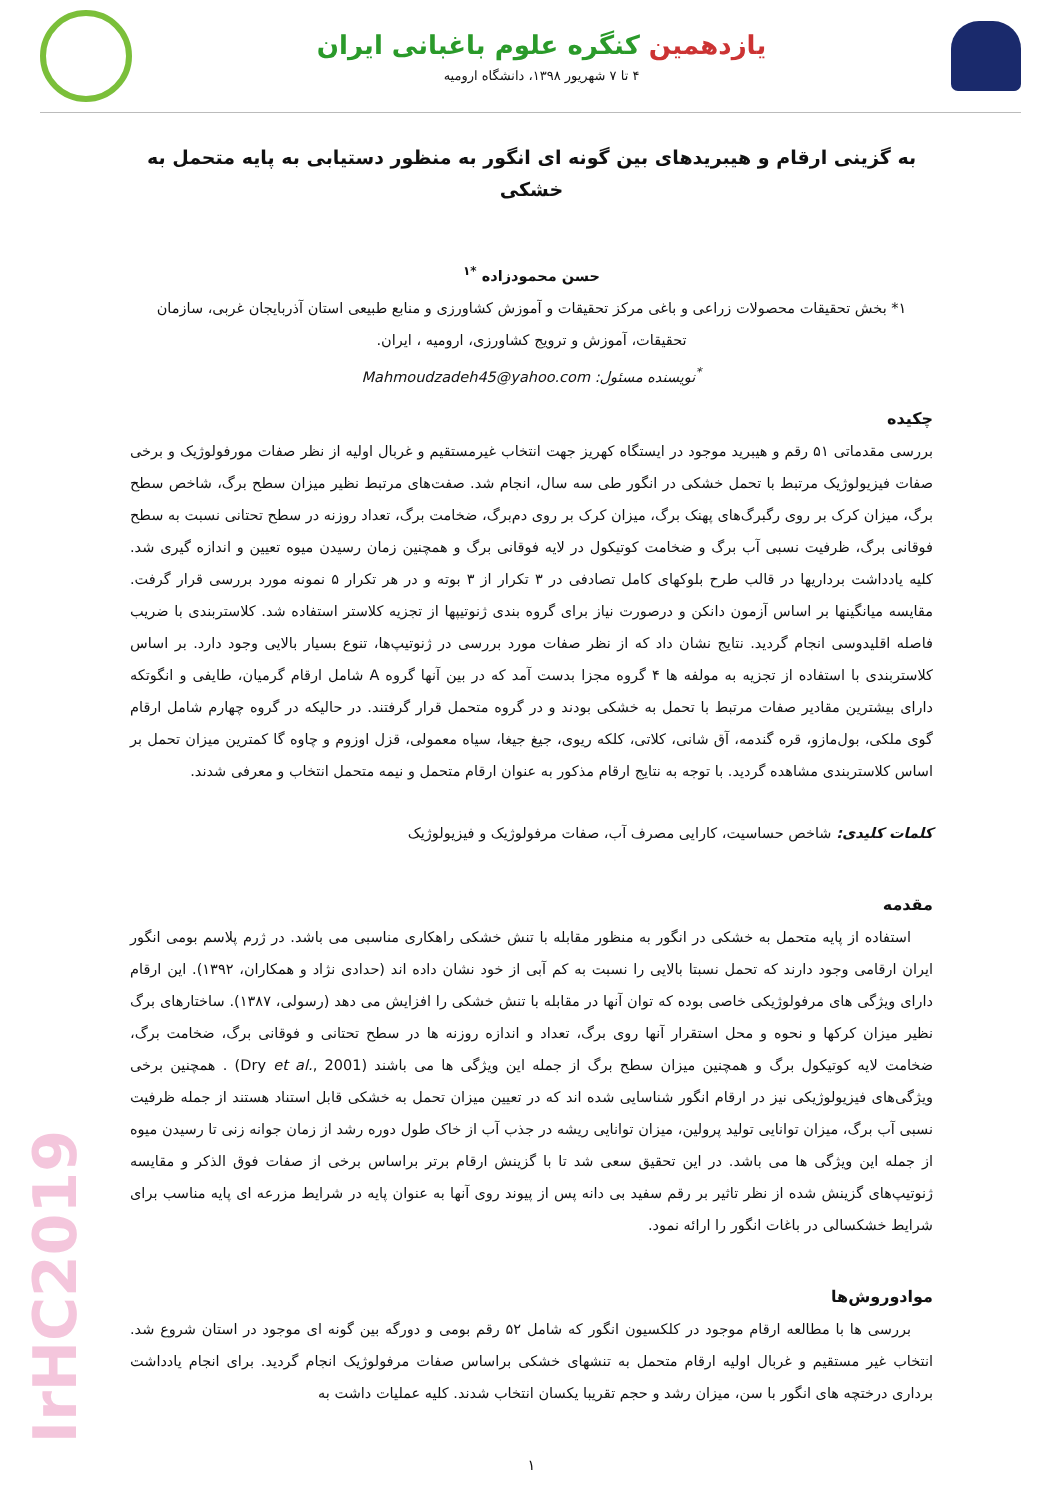یازدهمین کنگره علوم باغبانی ایران
۴ تا ۷ شهریور ۱۳۹۸، دانشگاه ارومیه
به گزینی ارقام و هیبریدهای بین گونه ای انگور به منظور دستیابی به پایه متحمل به خشکی
حسن محمودزاده <sup>*۱</sup>
۱* بخش تحقیقات محصولات زراعی و باغی مرکز تحقیقات و آموزش کشاورزی و منابع طبیعی استان آذربایجان غربی، سازمان تحقیقات، آموزش و ترویج کشاورزی، ارومیه ، ایران.
<sup>*</sup> نویسنده مسئول: Mahmoudzadeh45@yahoo.com
چکیده
بررسی مقدماتی ۵۱ رقم و هیبرید موجود در ایستگاه کهریز جهت انتخاب غیرمستقیم و غربال اولیه از نظر صفات مورفولوژیک و برخی صفات فیزیولوژیک مرتبط با تحمل خشکی در انگور طی سه سال، انجام شد. صفت‌های مرتبط نظیر میزان سطح برگ، شاخص سطح برگ، میزان کرک بر روی رگبرگ‌های پهنک برگ، میزان کرک بر روی دم‌برگ، ضخامت برگ، تعداد روزنه در سطح تحتانی نسبت به سطح فوقانی برگ، ظرفیت نسبی آب برگ و ضخامت کوتیکول در لایه فوقانی برگ و همچنین زمان رسیدن میوه تعیین و اندازه گیری شد. کلیه یادداشت برداریها در قالب طرح بلوکهای کامل تصادفی در ۳ تکرار از ۳ بوته و در هر تکرار ۵ نمونه مورد بررسی قرار گرفت. مقایسه میانگینها بر اساس آزمون دانکن و درصورت نیاز برای گروه بندی ژنوتیپها از تجزیه کلاستر استفاده شد. کلاستربندی با ضریب فاصله اقلیدوسی انجام گردید. نتایج نشان داد که از نظر صفات مورد بررسی در ژنوتیپ‌ها، تنوع بسیار بالایی وجود دارد. بر اساس کلاستربندی با استفاده از تجزیه به مولفه ها ۴ گروه مجزا بدست آمد که در بین آنها گروه A شامل ارقام گرمیان، طایفی و انگوتکه دارای بیشترین مقادیر صفات مرتبط با تحمل به خشکی بودند و در گروه متحمل قرار گرفتند. در حالیکه در گروه چهارم شامل ارقام گوی ملکی، بول‌مازو، قره گندمه، آق شانی، کلاتی، کلکه ریوی، جیغ جیغا، سیاه معمولی، قزل اوزوم و چاوه گا کمترین میزان تحمل بر اساس کلاستربندی مشاهده گردید. با توجه به نتایج ارقام مذکور به عنوان ارقام متحمل و نیمه متحمل انتخاب و معرفی شدند.
کلمات کلیدی: شاخص حساسیت، کارایی مصرف آب، صفات مرفولوژیک و فیزیولوژیک
مقدمه
استفاده از پایه متحمل به خشکی در انگور به منظور مقابله با تنش خشکی راهکاری مناسبی می باشد. در ژرم پلاسم بومی انگور ایران ارقامی وجود دارند که تحمل نسبتا بالایی را نسبت به کم آبی از خود نشان داده اند (حدادی نژاد و همکاران، ۱۳۹۲). این ارقام دارای ویژگی های مرفولوژیکی خاصی بوده که توان آنها در مقابله با تنش خشکی را افزایش می دهد (رسولی، ۱۳۸۷). ساختارهای برگ نظیر میزان کرکها و نحوه و محل استقرار آنها روی برگ، تعداد و اندازه روزنه ها در سطح تحتانی و فوقانی برگ، ضخامت برگ، ضخامت لایه کوتیکول برگ و همچنین میزان سطح برگ از جمله این ویژگی ها می باشند (Dry et al., 2001) . همچنین برخی ویژگی‌های فیزیولوژیکی نیز در ارقام انگور شناسایی شده اند که در تعیین میزان تحمل به خشکی قابل استناد هستند از جمله ظرفیت نسبی آب برگ، میزان توانایی تولید پرولین، میزان توانایی ریشه در جذب آب از خاک طول دوره رشد از زمان جوانه زنی تا رسیدن میوه از جمله این ویژگی ها می باشد. در این تحقیق سعی شد تا با گزینش ارقام برتر براساس برخی از صفات فوق الذکر و مقایسه ژنوتیپ‌های گزینش شده از نظر تاثیر بر رقم سفید بی دانه پس از پیوند روی آنها به عنوان پایه در شرایط مزرعه ای پایه مناسب برای شرایط خشکسالی در باغات انگور را ارائه نمود.
موادوروش‌ها
بررسی ها با مطالعه ارقام موجود در کلکسیون انگور که شامل ۵۲ رقم بومی و دورگه بین گونه ای موجود در استان شروع شد. انتخاب غیر مستقیم و غربال اولیه ارقام متحمل به تنشهای خشکی براساس صفات مرفولوژیک انجام گردید. برای انجام یادداشت برداری درختچه های انگور با سن، میزان رشد و حجم تقریبا یکسان انتخاب شدند. کلیه عملیات داشت به
۱
IrHC2019